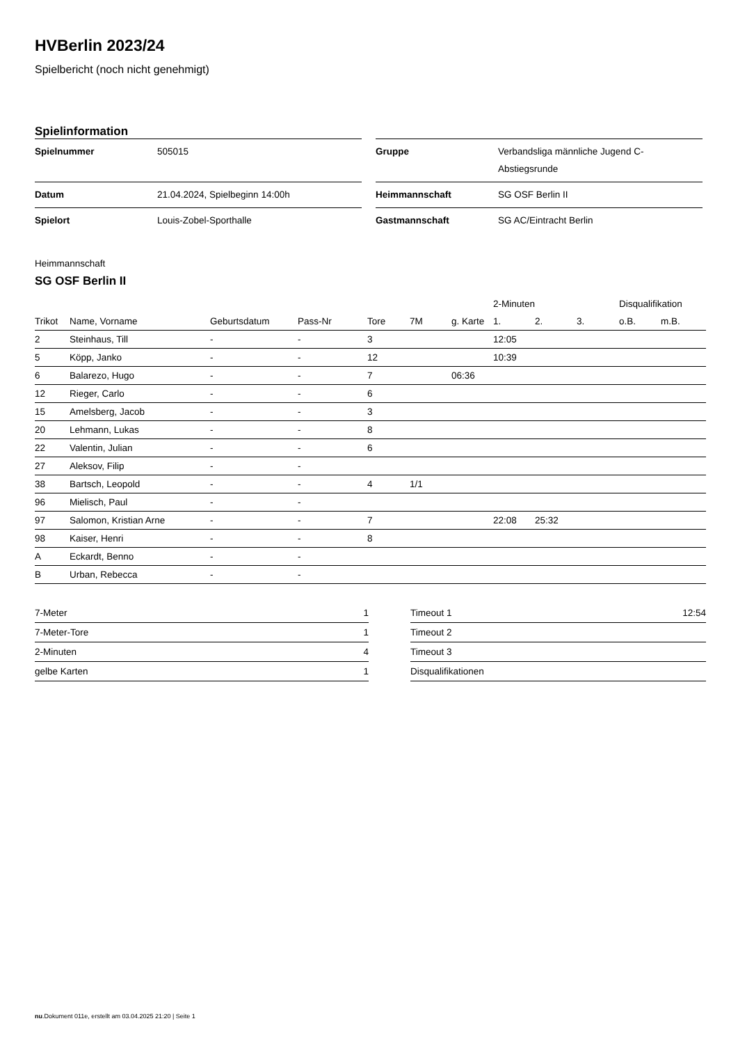HVBerlin 2023/24
Spielbericht (noch nicht genehmigt)
Spielinformation
| Spielnummer | 505015 |
| Datum | 21.04.2024, Spielbeginn 14:00h |
| Spielort | Louis-Zobel-Sporthalle |
| Gruppe | Verbandsliga männliche Jugend C-Abstiegsrunde |
| Heimmannschaft | SG OSF Berlin II |
| Gastmannschaft | SG AC/Eintracht Berlin |
Heimmannschaft
SG OSF Berlin II
| | | | | | | | 2-Minuten | | | Disqualifikation | |
| --- | --- | --- | --- | --- | --- | --- | --- | --- | --- | --- | --- |
| Trikot | Name, Vorname | Geburtsdatum | Pass-Nr | Tore | 7M | g. Karte | 1. | 2. | 3. | o.B. | m.B. |
| 2 | Steinhaus, Till | - | - | 3 | | | 12:05 | | | | |
| 5 | Köpp, Janko | - | - | 12 | | | 10:39 | | | | |
| 6 | Balarezo, Hugo | - | - | 7 | | 06:36 | | | | | |
| 12 | Rieger, Carlo | - | - | 6 | | | | | | | |
| 15 | Amelsberg, Jacob | - | - | 3 | | | | | | | |
| 20 | Lehmann, Lukas | - | - | 8 | | | | | | | |
| 22 | Valentin, Julian | - | - | 6 | | | | | | | |
| 27 | Aleksov, Filip | - | - | | | | | | | | |
| 38 | Bartsch, Leopold | - | - | 4 | 1/1 | | | | | | |
| 96 | Mielisch, Paul | - | - | | | | | | | | |
| 97 | Salomon, Kristian Arne | - | - | 7 | | | 22:08 | 25:32 | | | |
| 98 | Kaiser, Henri | - | - | 8 | | | | | | | |
| A | Eckardt, Benno | - | - | | | | | | | | |
| B | Urban, Rebecca | - | - | | | | | | | | |
| 7-Meter | 1 |
| 7-Meter-Tore | 1 |
| 2-Minuten | 4 |
| gelbe Karten | 1 |
| Timeout 1 | 12:54 |
| Timeout 2 | |
| Timeout 3 | |
| Disqualifikationen | |
nu.Dokument 011e, erstellt am 03.04.2025 21:20 | Seite 1